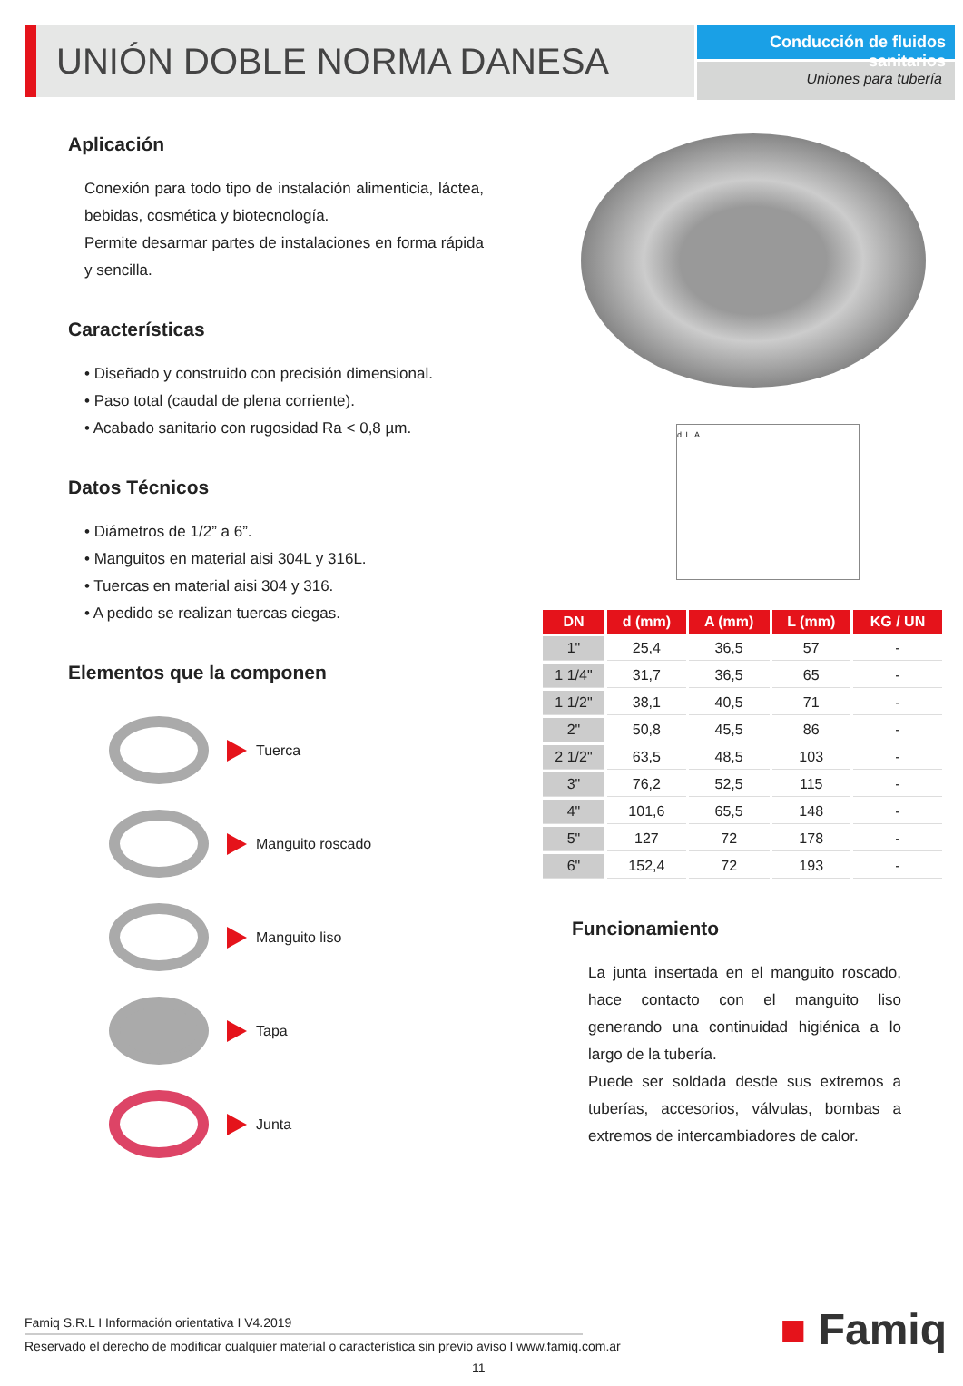UNIÓN DOBLE NORMA DANESA
Conducción de fluidos sanitarios
Uniones para tubería
Aplicación
Conexión para todo tipo de instalación alimenticia, láctea, bebidas, cosmética y biotecnología.
Permite desarmar partes de instalaciones en forma rápida y sencilla.
Características
• Diseñado y construido con precisión dimensional.
• Paso total (caudal de plena corriente).
• Acabado sanitario con rugosidad Ra < 0,8 µm.
Datos Técnicos
• Diámetros de 1/2” a 6”.
• Manguitos en material aisi 304L y 316L.
• Tuercas en material aisi 304 y 316.
• A pedido se realizan tuercas ciegas.
Elementos que la componen
Tuerca
Manguito roscado
Manguito liso
Tapa
Junta
d L A
| DN | d (mm) | A (mm) | L (mm) | KG / UN |
| --- | --- | --- | --- | --- |
| 1" | 25,4 | 36,5 | 57 | - |
| 1 1/4" | 31,7 | 36,5 | 65 | - |
| 1 1/2" | 38,1 | 40,5 | 71 | - |
| 2" | 50,8 | 45,5 | 86 | - |
| 2 1/2" | 63,5 | 48,5 | 103 | - |
| 3" | 76,2 | 52,5 | 115 | - |
| 4" | 101,6 | 65,5 | 148 | - |
| 5" | 127 | 72 | 178 | - |
| 6" | 152,4 | 72 | 193 | - |
Funcionamiento
La junta insertada en el manguito roscado, hace contacto con el manguito liso generando una continuidad higiénica a lo largo de la tubería.
Puede ser soldada desde sus extremos a tuberías, accesorios, válvulas, bombas a extremos de intercambiadores de calor.
Famiq S.R.L I Información orientativa I V4.2019
Reservado el derecho de modificar cualquier material o característica sin previo aviso I www.famiq.com.ar
11
■ Famiq